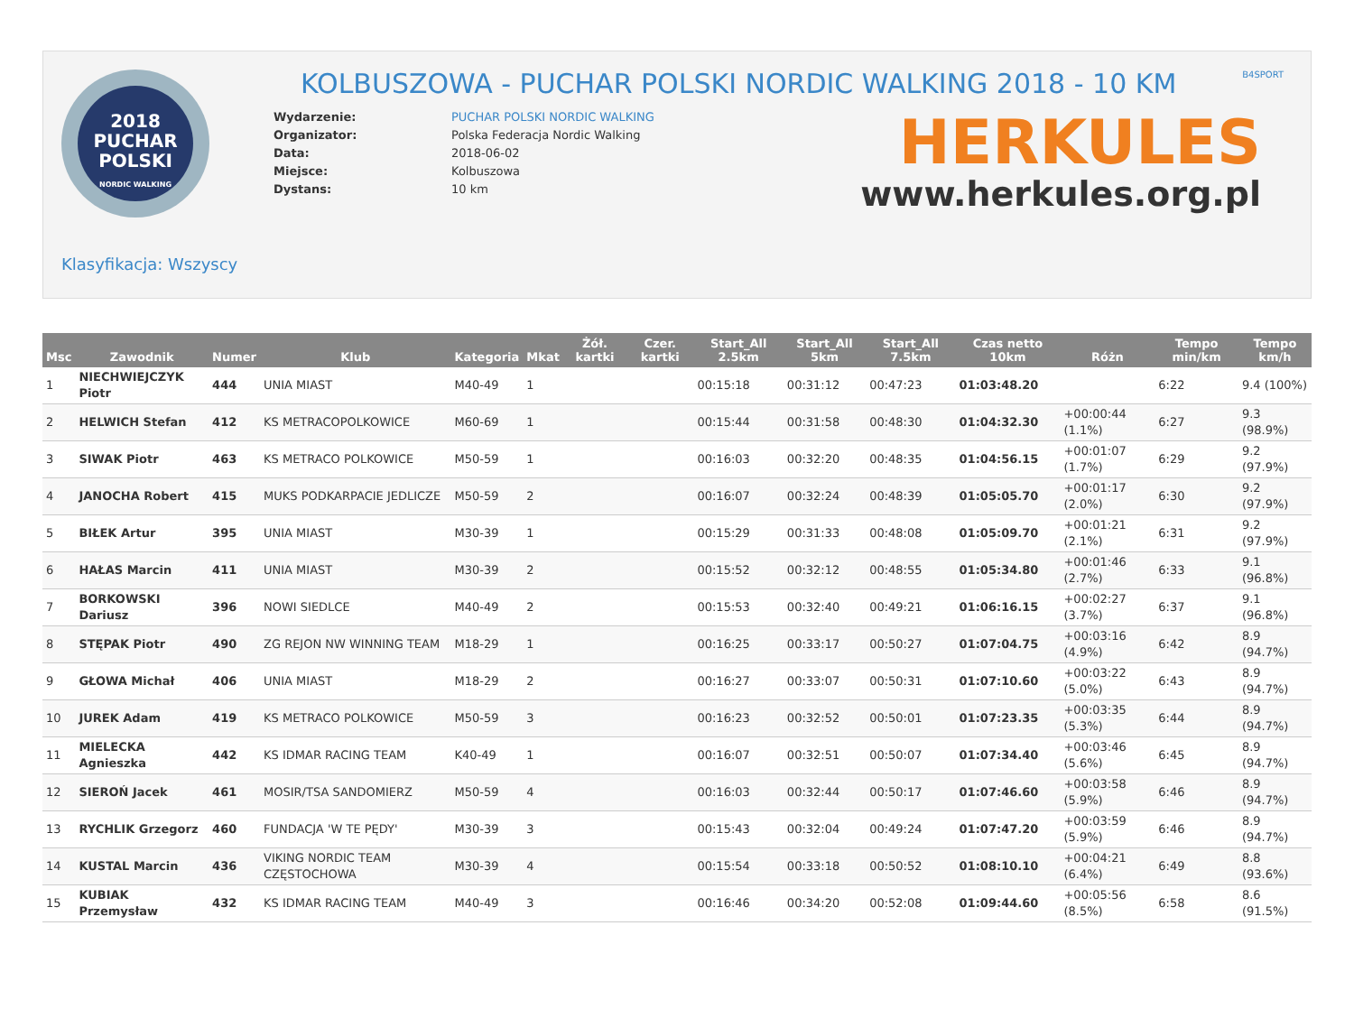2018
PUCHAR
POLSKI
NORDIC WALKING
KOLBUSZOWA - PUCHAR POLSKI NORDIC WALKING 2018 - 10 KM
| Wydarzenie: | PUCHAR POLSKI NORDIC WALKING |
| Organizator: | Polska Federacja Nordic Walking |
| Data: | 2018-06-02 |
| Miejsce: | Kolbuszowa |
| Dystans: | 10 km |
B4SPORT
HERKULES
www.herkules.org.pl
Klasyfikacja: Wszyscy
| Msc | Zawodnik | Numer | Klub | Kategoria | Mkat | Żół. kartki | Czer. kartki | Start_All 2.5km | Start_All 5km | Start_All 7.5km | Czas netto 10km | Różn | Tempo min/km | Tempo km/h |
| --- | --- | --- | --- | --- | --- | --- | --- | --- | --- | --- | --- | --- | --- | --- |
| 1 | NIECHWIEJCZYK Piotr | 444 | UNIA MIAST | M40-49 | 1 | | | 00:15:18 | 00:31:12 | 00:47:23 | 01:03:48.20 | | 6:22 | 9.4 (100%) |
| 2 | HELWICH Stefan | 412 | KS METRACOPOLKOWICE | M60-69 | 1 | | | 00:15:44 | 00:31:58 | 00:48:30 | 01:04:32.30 | +00:00:44 (1.1%) | 6:27 | 9.3 (98.9%) |
| 3 | SIWAK Piotr | 463 | KS METRACO POLKOWICE | M50-59 | 1 | | | 00:16:03 | 00:32:20 | 00:48:35 | 01:04:56.15 | +00:01:07 (1.7%) | 6:29 | 9.2 (97.9%) |
| 4 | JANOCHA Robert | 415 | MUKS PODKARPACIE JEDLICZE | M50-59 | 2 | | | 00:16:07 | 00:32:24 | 00:48:39 | 01:05:05.70 | +00:01:17 (2.0%) | 6:30 | 9.2 (97.9%) |
| 5 | BIŁEK Artur | 395 | UNIA MIAST | M30-39 | 1 | | | 00:15:29 | 00:31:33 | 00:48:08 | 01:05:09.70 | +00:01:21 (2.1%) | 6:31 | 9.2 (97.9%) |
| 6 | HAŁAS Marcin | 411 | UNIA MIAST | M30-39 | 2 | | | 00:15:52 | 00:32:12 | 00:48:55 | 01:05:34.80 | +00:01:46 (2.7%) | 6:33 | 9.1 (96.8%) |
| 7 | BORKOWSKI Dariusz | 396 | NOWI SIEDLCE | M40-49 | 2 | | | 00:15:53 | 00:32:40 | 00:49:21 | 01:06:16.15 | +00:02:27 (3.7%) | 6:37 | 9.1 (96.8%) |
| 8 | STĘPAK Piotr | 490 | ZG REJON NW WINNING TEAM | M18-29 | 1 | | | 00:16:25 | 00:33:17 | 00:50:27 | 01:07:04.75 | +00:03:16 (4.9%) | 6:42 | 8.9 (94.7%) |
| 9 | GŁOWA Michał | 406 | UNIA MIAST | M18-29 | 2 | | | 00:16:27 | 00:33:07 | 00:50:31 | 01:07:10.60 | +00:03:22 (5.0%) | 6:43 | 8.9 (94.7%) |
| 10 | JUREK Adam | 419 | KS METRACO POLKOWICE | M50-59 | 3 | | | 00:16:23 | 00:32:52 | 00:50:01 | 01:07:23.35 | +00:03:35 (5.3%) | 6:44 | 8.9 (94.7%) |
| 11 | MIELECKA Agnieszka | 442 | KS IDMAR RACING TEAM | K40-49 | 1 | | | 00:16:07 | 00:32:51 | 00:50:07 | 01:07:34.40 | +00:03:46 (5.6%) | 6:45 | 8.9 (94.7%) |
| 12 | SIEROŃ Jacek | 461 | MOSIR/TSA SANDOMIERZ | M50-59 | 4 | | | 00:16:03 | 00:32:44 | 00:50:17 | 01:07:46.60 | +00:03:58 (5.9%) | 6:46 | 8.9 (94.7%) |
| 13 | RYCHLIK Grzegorz | 460 | FUNDACJA 'W TE PĘDY' | M30-39 | 3 | | | 00:15:43 | 00:32:04 | 00:49:24 | 01:07:47.20 | +00:03:59 (5.9%) | 6:46 | 8.9 (94.7%) |
| 14 | KUSTAL Marcin | 436 | VIKING NORDIC TEAM CZĘSTOCHOWA | M30-39 | 4 | | | 00:15:54 | 00:33:18 | 00:50:52 | 01:08:10.10 | +00:04:21 (6.4%) | 6:49 | 8.8 (93.6%) |
| 15 | KUBIAK Przemysław | 432 | KS IDMAR RACING TEAM | M40-49 | 3 | | | 00:16:46 | 00:34:20 | 00:52:08 | 01:09:44.60 | +00:05:56 (8.5%) | 6:58 | 8.6 (91.5%) |